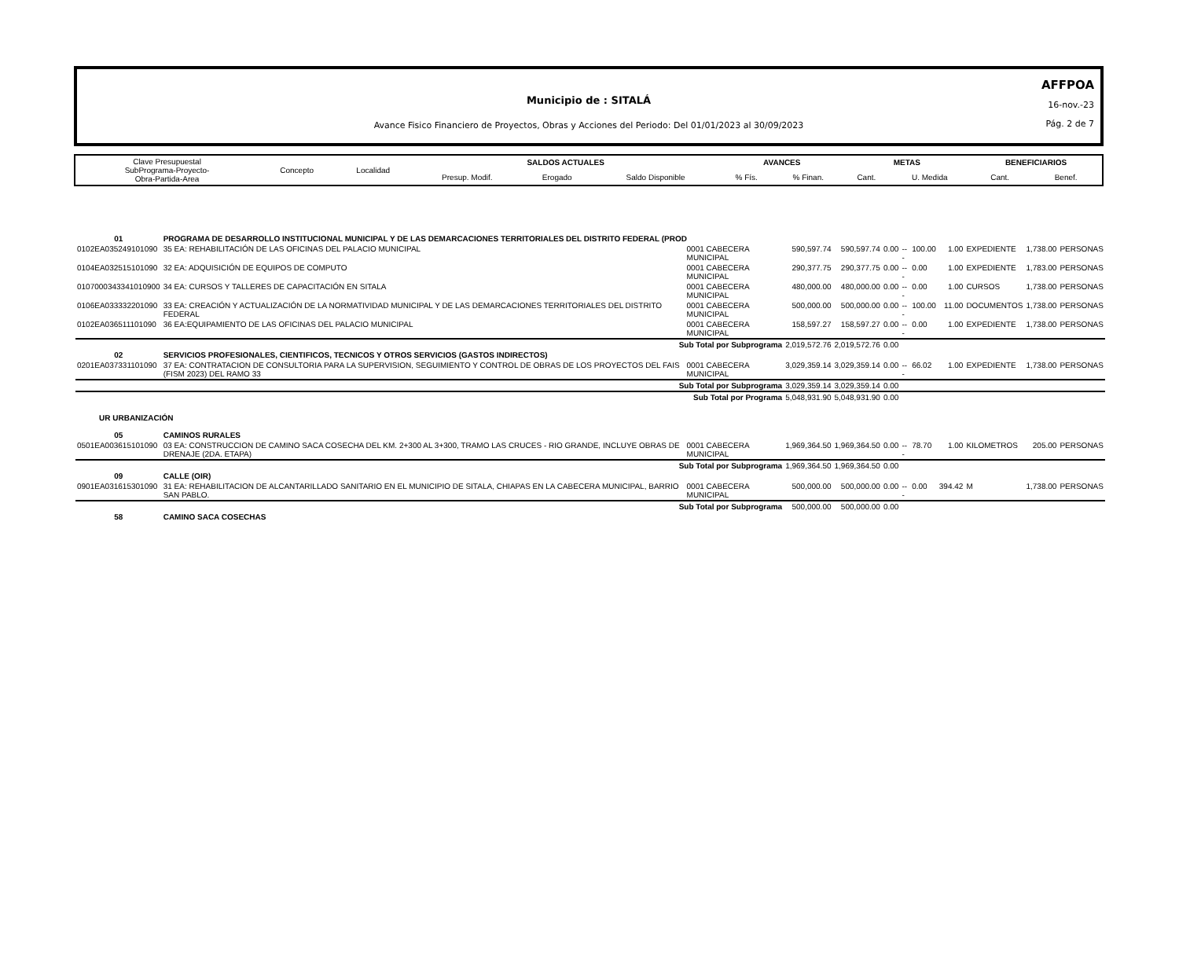AFFPOA
16-nov.-23
Pág. 2 de 7
Municipio de : SITALÁ
Avance Fisico Financiero de Proyectos, Obras y Acciones del Periodo: Del 01/01/2023 al 30/09/2023
| Clave Presupuestal SubPrograma-Proyecto- Obra-Partida-Area | Concepto | Localidad | SALDOS ACTUALES | | | AVANCES | | METAS | | BENEFICIARIOS | |
| | | | Presup. Modif. | Erogado | Saldo Disponible | % Fís. | % Finan. | Cant. | U. Medida | Cant. | Benef. |
| 01 | PROGRAMA DE DESARROLLO INSTITUCIONAL MUNICIPAL Y DE LAS DEMARCACIONES TERRITORIALES DEL DISTRITO FEDERAL (PROD | | | | | | | | | | |
| 0102EA035249101090 | 35 EA: REHABILITACIÓN DE LAS OFICINAS DEL PALACIO MUNICIPAL | 0001 CABECERA MUNICIPAL | 590,597.74 | 590,597.74 | 0.00 | --- | 100.00 | 1.00 | EXPEDIENTE | 1,738.00 | PERSONAS |
| 0104EA032515101090 | 32 EA: ADQUISICIÓN DE EQUIPOS DE COMPUTO | 0001 CABECERA MUNICIPAL | 290,377.75 | 290,377.75 | 0.00 | --- | 0.00 | 1.00 | EXPEDIENTE | 1,783.00 | PERSONAS |
| 0107000343341010900 | 34 EA: CURSOS Y TALLERES DE CAPACITACIÓN EN SITALA | 0001 CABECERA MUNICIPAL | 480,000.00 | 480,000.00 | 0.00 | --- | 0.00 | 1.00 | CURSOS | 1,738.00 | PERSONAS |
| 0106EA033332201090 | 33 EA: CREACIÓN Y ACTUALIZACIÓN DE LA NORMATIVIDAD MUNICIPAL Y DE LAS DEMARCACIONES TERRITORIALES DEL DISTRITO FEDERAL | 0001 CABECERA MUNICIPAL | 500,000.00 | 500,000.00 | 0.00 | --- | 100.00 | 11.00 | DOCUMENTOS | 1,738.00 | PERSONAS |
| 0102EA036511101090 | 36 EA:EQUIPAMIENTO DE LAS OFICINAS DEL PALACIO MUNICIPAL | 0001 CABECERA MUNICIPAL | 158,597.27 | 158,597.27 | 0.00 | --- | 0.00 | 1.00 | EXPEDIENTE | 1,738.00 | PERSONAS |
| Sub Total por Subprograma | | | 2,019,572.76 | 2,019,572.76 | 0.00 | | | | | | |
| 02 | SERVICIOS PROFESIONALES, CIENTIFICOS, TECNICOS Y OTROS SERVICIOS (GASTOS INDIRECTOS) | | | | | | | | | | |
| 0201EA037331101090 | 37 EA: CONTRATACION DE CONSULTORIA PARA LA SUPERVISION, SEGUIMIENTO Y CONTROL DE OBRAS DE LOS PROYECTOS DEL FAIS (FISM 2023) DEL RAMO 33 | 0001 CABECERA MUNICIPAL | 3,029,359.14 | 3,029,359.14 | 0.00 | --- | 66.02 | 1.00 | EXPEDIENTE | 1,738.00 | PERSONAS |
| Sub Total por Subprograma | | | 3,029,359.14 | 3,029,359.14 | 0.00 | | | | | | |
| Sub Total por Programa | | | 5,048,931.90 | 5,048,931.90 | 0.00 | | | | | | |
| UR URBANIZACIÓN | | | | | | | | | | | |
| 05 | CAMINOS RURALES | | | | | | | | | | |
| 0501EA003615101090 | 03 EA: CONSTRUCCION DE CAMINO SACA COSECHA DEL KM. 2+300 AL 3+300, TRAMO LAS CRUCES - RIO GRANDE, INCLUYE OBRAS DE DRENAJE (2DA. ETAPA) | 0001 CABECERA MUNICIPAL | 1,969,364.50 | 1,969,364.50 | 0.00 | --- | 78.70 | 1.00 | KILOMETROS | 205.00 | PERSONAS |
| Sub Total por Subprograma | | | 1,969,364.50 | 1,969,364.50 | 0.00 | | | | | | |
| 09 | CALLE (OIR) | | | | | | | | | | |
| 0901EA031615301090 | 31 EA: REHABILITACION DE ALCANTARILLADO SANITARIO EN EL MUNICIPIO DE SITALA, CHIAPAS EN LA CABECERA MUNICIPAL, BARRIO SAN PABLO. | 0001 CABECERA MUNICIPAL | 500,000.00 | 500,000.00 | 0.00 | --- | 0.00 | 394.42 | M | 1,738.00 | PERSONAS |
| Sub Total por Subprograma | | | 500,000.00 | 500,000.00 | 0.00 | | | | | | |
| 58 | CAMINO SACA COSECHAS | | | | | | | | | | |